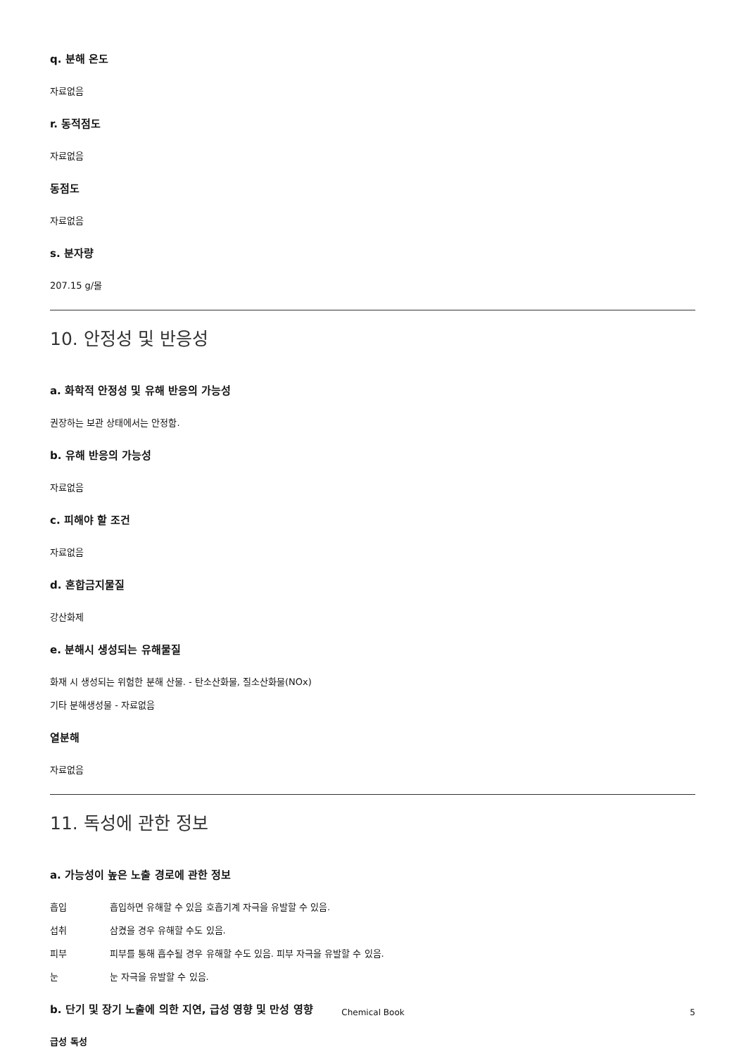q. 분해 온도
자료없음
r. 동적점도
자료없음
동점도
자료없음
s. 분자량
207.15 g/몰
10. 안정성 및 반응성
a. 화학적 안정성 및 유해 반응의 가능성
권장하는 보관 상태에서는 안정함.
b. 유해 반응의 가능성
자료없음
c. 피해야 할 조건
자료없음
d. 혼합금지물질
강산화제
e. 분해시 생성되는 유해물질
화재 시 생성되는 위험한 분해 산물. - 탄소산화물, 질소산화물(NOx)
기타 분해생성물 - 자료없음
열분해
자료없음
11. 독성에 관한 정보
a. 가능성이 높은 노출 경로에 관한 정보
흡입 흡입하면 유해할 수 있음 호흡기계 자극을 유발할 수 있음.
섭취 삼켰을 경우 유해할 수도 있음.
피부 피부를 통해 흡수될 경우 유해할 수도 있음. 피부 자극을 유발할 수 있음.
눈 눈 자극을 유발할 수 있음.
b. 단기 및 장기 노출에 의한 지연, 급성 영향 및 만성 영향
급성 독성
Chemical Book 5